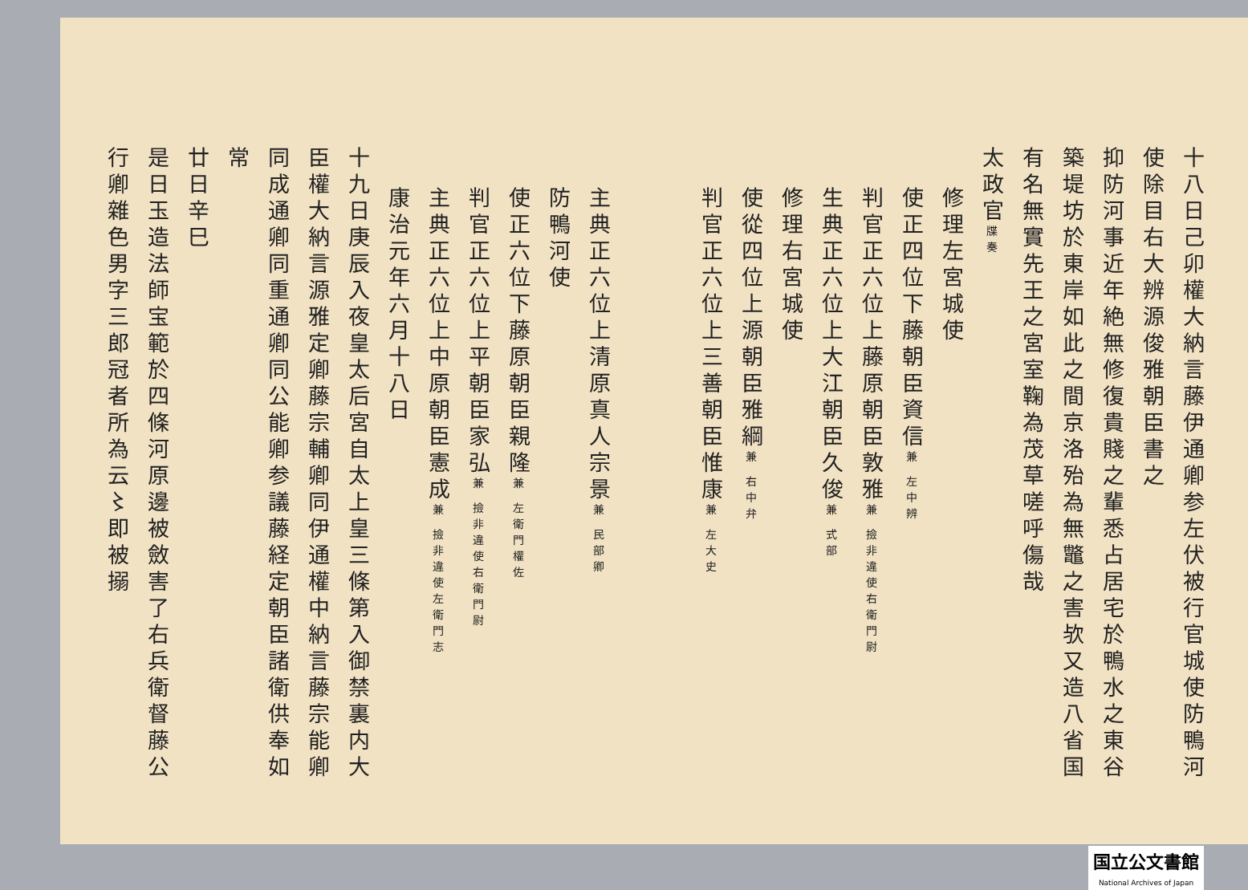主典正六位上清原真人宗景兼 民部卿
防鴨河使
使正六位下藤原朝臣親隆兼 左衛門權佐
判官正六位上平朝臣家弘兼 撿非違使右衛門尉
主典正六位上中原朝臣憲成兼 撿非違使左衛門志
康治元年六月十八日
十九日庚辰入夜皇太后宮自太上皇三條第入御禁裏内大
臣權大納言源雅定卿藤宗輔卿同伊通權中納言藤宗能卿
同成通卿同重通卿同公能卿参議藤経定朝臣諸衛供奉如
常
廿日辛巳
是日玉造法師宝範於四條河原邊被斂害了右兵衛督藤公
行卿雜色男字三郎冠者所為云〻即被搦
十八日己卯權大納言藤伊通卿参左伏被行官城使防鴨河
使除目右大辨源俊雅朝臣書之
抑防河事近年絶無修復貴賤之輩悉占居宅於鴨水之東谷
築堤坊於東岸如此之間京洛殆為無鼈之害欤又造八省国
有名無實先王之宮室鞠為茂草嗟呼傷哉
太政官牒奏
修理左宮城使
使正四位下藤朝臣資信兼 左中辨
判官正六位上藤原朝臣敦雅兼 撿非違使右衛門尉
生典正六位上大江朝臣久俊兼 式部
修理右宮城使
使從四位上源朝臣雅綱兼 右中弁
判官正六位上三善朝臣惟康兼 左大史
国立公文書館
National Archives of Japan